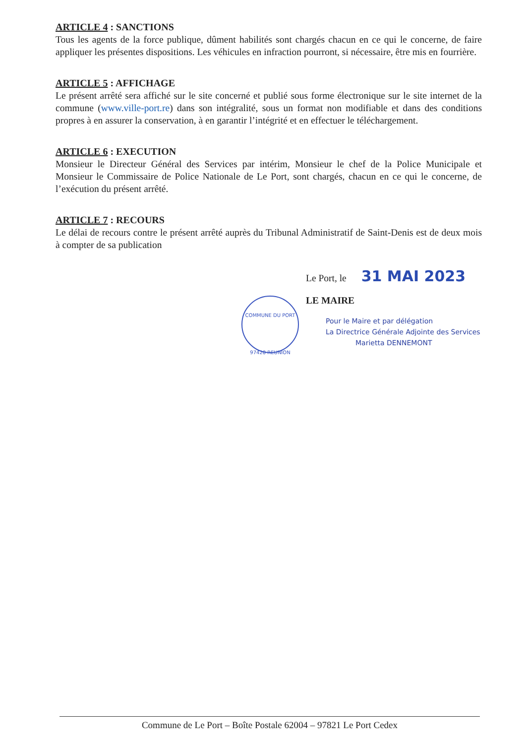ARTICLE 4 : SANCTIONS
Tous les agents de la force publique, dûment habilités sont chargés chacun en ce qui le concerne, de faire appliquer les présentes dispositions. Les véhicules en infraction pourront, si nécessaire, être mis en fourrière.
ARTICLE 5 : AFFICHAGE
Le présent arrêté sera affiché sur le site concerné et publié sous forme électronique sur le site internet de la commune (www.ville-port.re) dans son intégralité, sous un format non modifiable et dans des conditions propres à en assurer la conservation, à en garantir l’intégrité et en effectuer le téléchargement.
ARTICLE 6 : EXECUTION
Monsieur le Directeur Général des Services par intérim, Monsieur le chef de la Police Municipale et Monsieur le Commissaire de Police Nationale de Le Port, sont chargés, chacun en ce qui le concerne, de l’exécution du présent arrêté.
ARTICLE 7 : RECOURS
Le délai de recours contre le présent arrêté auprès du Tribunal Administratif de Saint-Denis est de deux mois à compter de sa publication
Le Port, le 31 MAI 2023
LE MAIRE
Pour le Maire et par délégation
La Directrice Générale Adjointe des Services
Marietta DENNEMONT
COMMUNE DU PORT
97420 REUNION
Commune de Le Port – Boîte Postale 62004 – 97821 Le Port Cedex